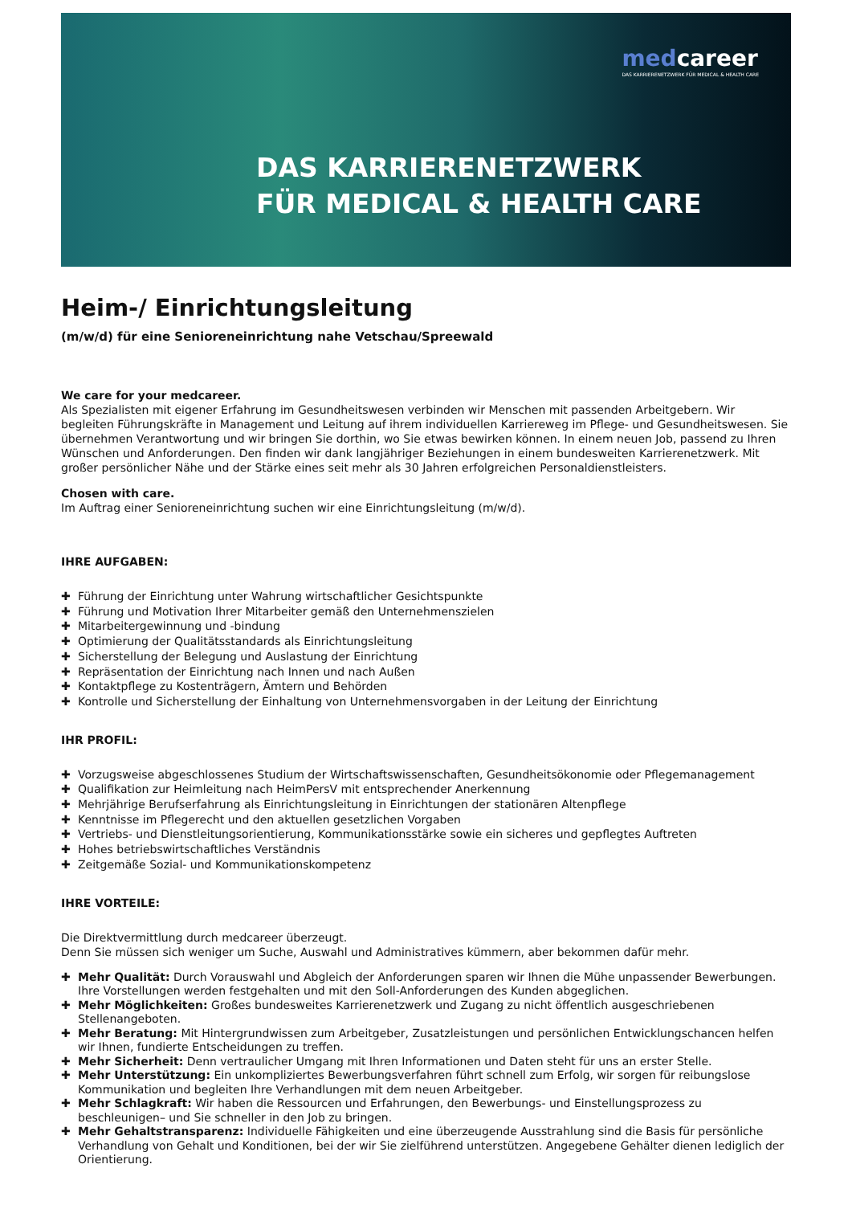medcareer
DAS KARRIERENETZWERK FÜR MEDICAL & HEALTH CARE
DAS KARRIERENETZWERK
FÜR MEDICAL & HEALTH CARE
Heim-/ Einrichtungsleitung
(m/w/d) für eine Senioreneinrichtung nahe Vetschau/Spreewald
We care for your medcareer.
Als Spezialisten mit eigener Erfahrung im Gesundheitswesen verbinden wir Menschen mit passenden Arbeitgebern. Wir begleiten Führungskräfte in Management und Leitung auf ihrem individuellen Karriereweg im Pflege- und Gesundheitswesen. Sie übernehmen Verantwortung und wir bringen Sie dorthin, wo Sie etwas bewirken können. In einem neuen Job, passend zu Ihren Wünschen und Anforderungen. Den finden wir dank langjähriger Beziehungen in einem bundesweiten Karrierenetzwerk. Mit großer persönlicher Nähe und der Stärke eines seit mehr als 30 Jahren erfolgreichen Personaldienstleisters.
Chosen with care.
Im Auftrag einer Senioreneinrichtung suchen wir eine Einrichtungsleitung (m/w/d).
IHRE AUFGABEN:
✚ Führung der Einrichtung unter Wahrung wirtschaftlicher Gesichtspunkte
✚ Führung und Motivation Ihrer Mitarbeiter gemäß den Unternehmenszielen
✚ Mitarbeitergewinnung und -bindung
✚ Optimierung der Qualitätsstandards als Einrichtungsleitung
✚ Sicherstellung der Belegung und Auslastung der Einrichtung
✚ Repräsentation der Einrichtung nach Innen und nach Außen
✚ Kontaktpflege zu Kostenträgern, Ämtern und Behörden
✚ Kontrolle und Sicherstellung der Einhaltung von Unternehmensvorgaben in der Leitung der Einrichtung
IHR PROFIL:
✚ Vorzugsweise abgeschlossenes Studium der Wirtschaftswissenschaften, Gesundheitsökonomie oder Pflegemanagement
✚ Qualifikation zur Heimleitung nach HeimPersV mit entsprechender Anerkennung
✚ Mehrjährige Berufserfahrung als Einrichtungsleitung in Einrichtungen der stationären Altenpflege
✚ Kenntnisse im Pflegerecht und den aktuellen gesetzlichen Vorgaben
✚ Vertriebs- und Dienstleitungsorientierung, Kommunikationsstärke sowie ein sicheres und gepflegtes Auftreten
✚ Hohes betriebswirtschaftliches Verständnis
✚ Zeitgemäße Sozial- und Kommunikationskompetenz
IHRE VORTEILE:
Die Direktvermittlung durch medcareer überzeugt.
Denn Sie müssen sich weniger um Suche, Auswahl und Administratives kümmern, aber bekommen dafür mehr.
✚ Mehr Qualität: Durch Vorauswahl und Abgleich der Anforderungen sparen wir Ihnen die Mühe unpassender Bewerbungen. Ihre Vorstellungen werden festgehalten und mit den Soll-Anforderungen des Kunden abgeglichen.
✚ Mehr Möglichkeiten: Großes bundesweites Karrierenetzwerk und Zugang zu nicht öffentlich ausgeschriebenen Stellenangeboten.
✚ Mehr Beratung: Mit Hintergrundwissen zum Arbeitgeber, Zusatzleistungen und persönlichen Entwicklungschancen helfen wir Ihnen, fundierte Entscheidungen zu treffen.
✚ Mehr Sicherheit: Denn vertraulicher Umgang mit Ihren Informationen und Daten steht für uns an erster Stelle.
✚ Mehr Unterstützung: Ein unkompliziertes Bewerbungsverfahren führt schnell zum Erfolg, wir sorgen für reibungslose Kommunikation und begleiten Ihre Verhandlungen mit dem neuen Arbeitgeber.
✚ Mehr Schlagkraft: Wir haben die Ressourcen und Erfahrungen, den Bewerbungs- und Einstellungsprozess zu beschleunigen– und Sie schneller in den Job zu bringen.
✚ Mehr Gehaltstransparenz: Individuelle Fähigkeiten und eine überzeugende Ausstrahlung sind die Basis für persönliche Verhandlung von Gehalt und Konditionen, bei der wir Sie zielführend unterstützen. Angegebene Gehälter dienen lediglich der Orientierung.